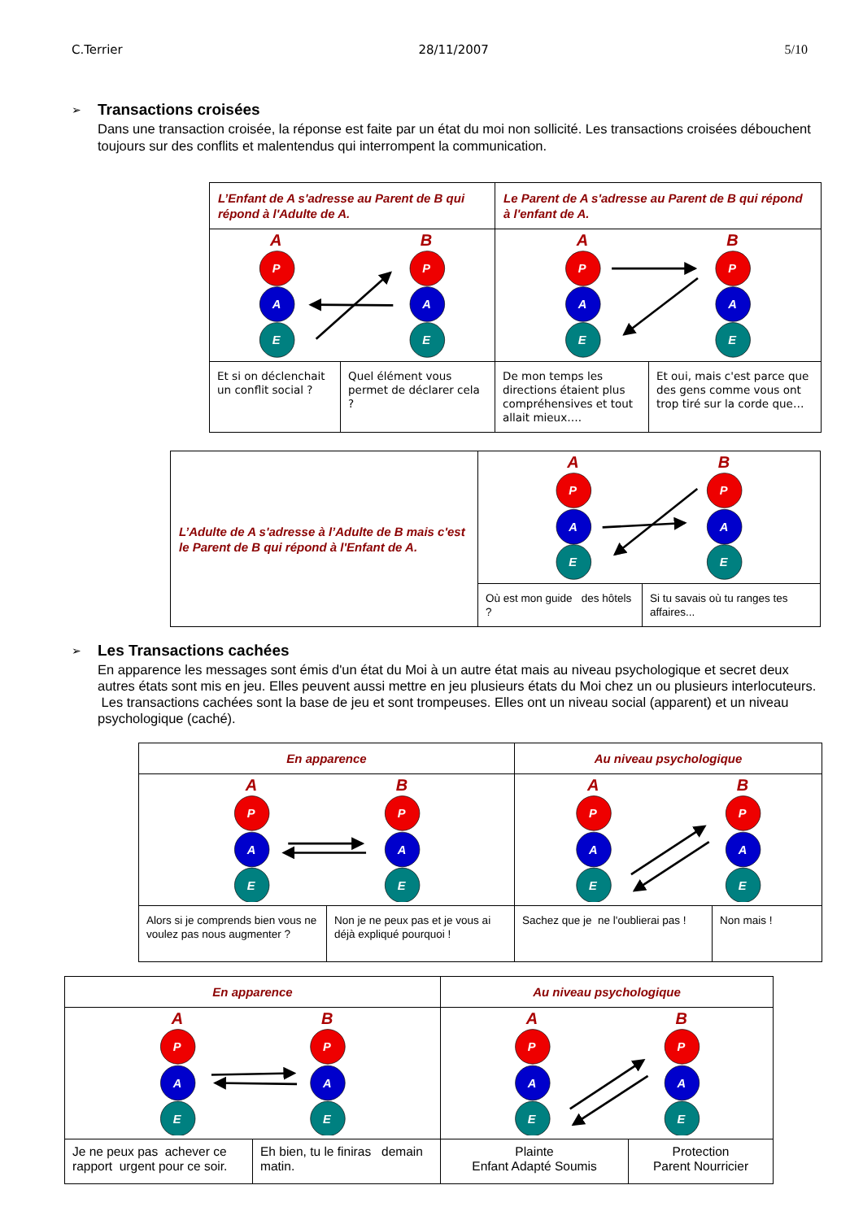C.Terrier 28/11/2007 5/10
➢
Transactions croisées
Dans une transaction croisée, la réponse est faite par un état du moi non sollicité. Les transactions croisées débouchent toujours sur des conflits et malentendus qui interrompent la communication.
| L’Enfant de A s'adresse au Parent de B qui répond à l'Adulte de A. | | Le Parent de A s'adresse au Parent de B qui répond à l'enfant de A. | |
| A B P A E P A E | | A B P A E P A E | |
| Et si on déclenchait un conflit social ? | Quel élément vous permet de déclarer cela ? | De mon temps les directions étaient plus compréhensives et tout allait mieux…. | Et oui, mais c'est parce que des gens comme vous ont trop tiré sur la corde que… |
| L’Adulte de A s'adresse à l’Adulte de B mais c'est le Parent de B qui répond à l'Enfant de A. | A B P A E P A E | |
| | Où est mon guide des hôtels ? | Si tu savais où tu ranges tes affaires... |
➢
Les Transactions cachées
En apparence les messages sont émis d'un état du Moi à un autre état mais au niveau psychologique et secret deux autres états sont mis en jeu. Elles peuvent aussi mettre en jeu plusieurs états du Moi chez un ou plusieurs interlocuteurs. Les transactions cachées sont la base de jeu et sont trompeuses. Elles ont un niveau social (apparent) et un niveau psychologique (caché).
| En apparence | | Au niveau psychologique | |
| A B P A E P A E | | A B P A E P A E | |
| Alors si je comprends bien vous ne voulez pas nous augmenter ? | Non je ne peux pas et je vous ai déjà expliqué pourquoi ! | Sachez que je ne l'oublierai pas ! | Non mais ! |
| En apparence | | Au niveau psychologique | |
| A B P A E P A E | | A B P A E P A E | |
| Je ne peux pas achever ce rapport urgent pour ce soir. | Eh bien, tu le finiras demain matin. | Plainte Enfant Adapté Soumis | Protection Parent Nourricier |